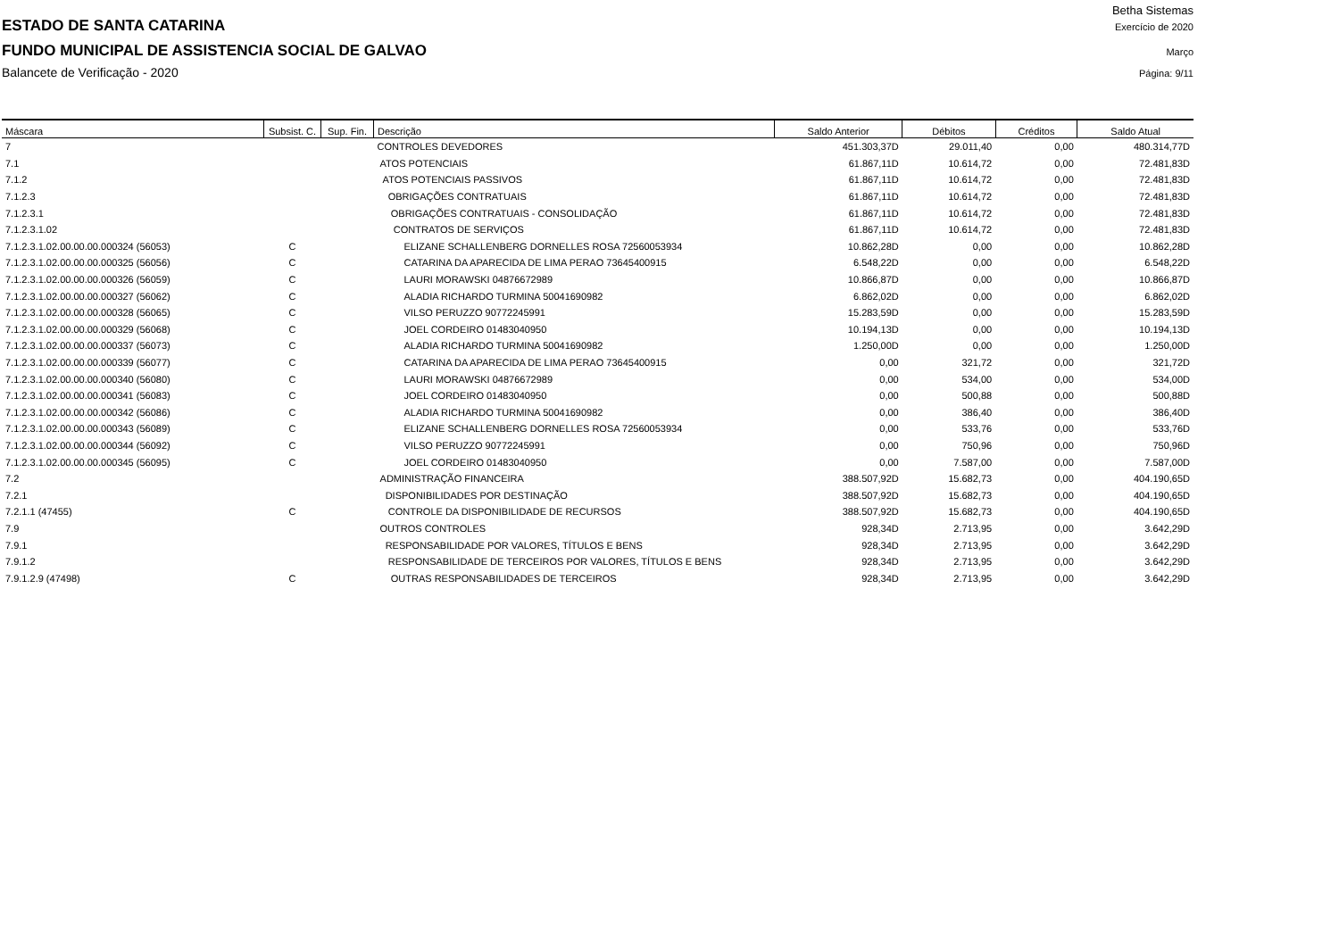Betha Sistemas
ESTADO DE SANTA CATARINA
Exercício de 2020
FUNDO MUNICIPAL DE ASSISTENCIA SOCIAL DE GALVAO
Março
Balancete de Verificação - 2020 Página: 9/11
| Máscara | Subsist. C. | Sup. Fin. | Descrição | Saldo Anterior | Débitos | Créditos | Saldo Atual |
| --- | --- | --- | --- | --- | --- | --- | --- |
| 7 | | | CONTROLES DEVEDORES | 451.303,37D | 29.011,40 | 0,00 | 480.314,77D |
| 7.1 | | | ATOS POTENCIAIS | 61.867,11D | 10.614,72 | 0,00 | 72.481,83D |
| 7.1.2 | | | ATOS POTENCIAIS PASSIVOS | 61.867,11D | 10.614,72 | 0,00 | 72.481,83D |
| 7.1.2.3 | | | OBRIGAÇÕES CONTRATUAIS | 61.867,11D | 10.614,72 | 0,00 | 72.481,83D |
| 7.1.2.3.1 | | | OBRIGAÇÕES CONTRATUAIS - CONSOLIDAÇÃO | 61.867,11D | 10.614,72 | 0,00 | 72.481,83D |
| 7.1.2.3.1.02 | | | CONTRATOS DE SERVIÇOS | 61.867,11D | 10.614,72 | 0,00 | 72.481,83D |
| 7.1.2.3.1.02.00.00.00.000324 (56053) | C | | ELIZANE SCHALLENBERG DORNELLES ROSA 72560053934 | 10.862,28D | 0,00 | 0,00 | 10.862,28D |
| 7.1.2.3.1.02.00.00.00.000325 (56056) | C | | CATARINA DA APARECIDA DE LIMA PERAO 73645400915 | 6.548,22D | 0,00 | 0,00 | 6.548,22D |
| 7.1.2.3.1.02.00.00.00.000326 (56059) | C | | LAURI MORAWSKI 04876672989 | 10.866,87D | 0,00 | 0,00 | 10.866,87D |
| 7.1.2.3.1.02.00.00.00.000327 (56062) | C | | ALADIA RICHARDO TURMINA 50041690982 | 6.862,02D | 0,00 | 0,00 | 6.862,02D |
| 7.1.2.3.1.02.00.00.00.000328 (56065) | C | | VILSO PERUZZO 90772245991 | 15.283,59D | 0,00 | 0,00 | 15.283,59D |
| 7.1.2.3.1.02.00.00.00.000329 (56068) | C | | JOEL CORDEIRO 01483040950 | 10.194,13D | 0,00 | 0,00 | 10.194,13D |
| 7.1.2.3.1.02.00.00.00.000337 (56073) | C | | ALADIA RICHARDO TURMINA 50041690982 | 1.250,00D | 0,00 | 0,00 | 1.250,00D |
| 7.1.2.3.1.02.00.00.00.000339 (56077) | C | | CATARINA DA APARECIDA DE LIMA PERAO 73645400915 | 0,00 | 321,72 | 0,00 | 321,72D |
| 7.1.2.3.1.02.00.00.00.000340 (56080) | C | | LAURI MORAWSKI 04876672989 | 0,00 | 534,00 | 0,00 | 534,00D |
| 7.1.2.3.1.02.00.00.00.000341 (56083) | C | | JOEL CORDEIRO 01483040950 | 0,00 | 500,88 | 0,00 | 500,88D |
| 7.1.2.3.1.02.00.00.00.000342 (56086) | C | | ALADIA RICHARDO TURMINA 50041690982 | 0,00 | 386,40 | 0,00 | 386,40D |
| 7.1.2.3.1.02.00.00.00.000343 (56089) | C | | ELIZANE SCHALLENBERG DORNELLES ROSA 72560053934 | 0,00 | 533,76 | 0,00 | 533,76D |
| 7.1.2.3.1.02.00.00.00.000344 (56092) | C | | VILSO PERUZZO 90772245991 | 0,00 | 750,96 | 0,00 | 750,96D |
| 7.1.2.3.1.02.00.00.00.000345 (56095) | C | | JOEL CORDEIRO 01483040950 | 0,00 | 7.587,00 | 0,00 | 7.587,00D |
| 7.2 | | | ADMINISTRAÇÃO FINANCEIRA | 388.507,92D | 15.682,73 | 0,00 | 404.190,65D |
| 7.2.1 | | | DISPONIBILIDADES POR DESTINAÇÃO | 388.507,92D | 15.682,73 | 0,00 | 404.190,65D |
| 7.2.1.1 (47455) | C | | CONTROLE DA DISPONIBILIDADE DE RECURSOS | 388.507,92D | 15.682,73 | 0,00 | 404.190,65D |
| 7.9 | | | OUTROS CONTROLES | 928,34D | 2.713,95 | 0,00 | 3.642,29D |
| 7.9.1 | | | RESPONSABILIDADE POR VALORES, TÍTULOS E BENS | 928,34D | 2.713,95 | 0,00 | 3.642,29D |
| 7.9.1.2 | | | RESPONSABILIDADE DE TERCEIROS POR VALORES, TÍTULOS E BENS | 928,34D | 2.713,95 | 0,00 | 3.642,29D |
| 7.9.1.2.9 (47498) | C | | OUTRAS RESPONSABILIDADES DE TERCEIROS | 928,34D | 2.713,95 | 0,00 | 3.642,29D |